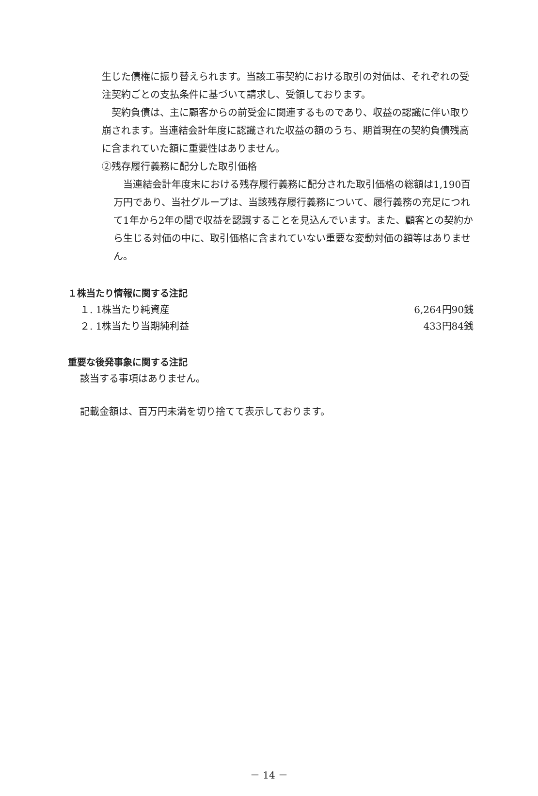生じた債権に振り替えられます。当該工事契約における取引の対価は、それぞれの受注契約ごとの支払条件に基づいて請求し、受領しております。
　契約負債は、主に顧客からの前受金に関連するものであり、収益の認識に伴い取り崩されます。当連結会計年度に認識された収益の額のうち、期首現在の契約負債残高に含まれていた額に重要性はありません。
②残存履行義務に配分した取引価格
　当連結会計年度末における残存履行義務に配分された取引価格の総額は1,190百万円であり、当社グループは、当該残存履行義務について、履行義務の充足につれて1年から2年の間で収益を認識することを見込んでいます。また、顧客との契約から生じる対価の中に、取引価格に含まれていない重要な変動対価の額等はありません。
１株当たり情報に関する注記
| １. 1株当たり純資産 | 6,264円90銭 |
| ２. 1株当たり当期純利益 | 433円84銭 |
重要な後発事象に関する注記
該当する事項はありません。
記載金額は、百万円未満を切り捨てて表示しております。
－ 14 －